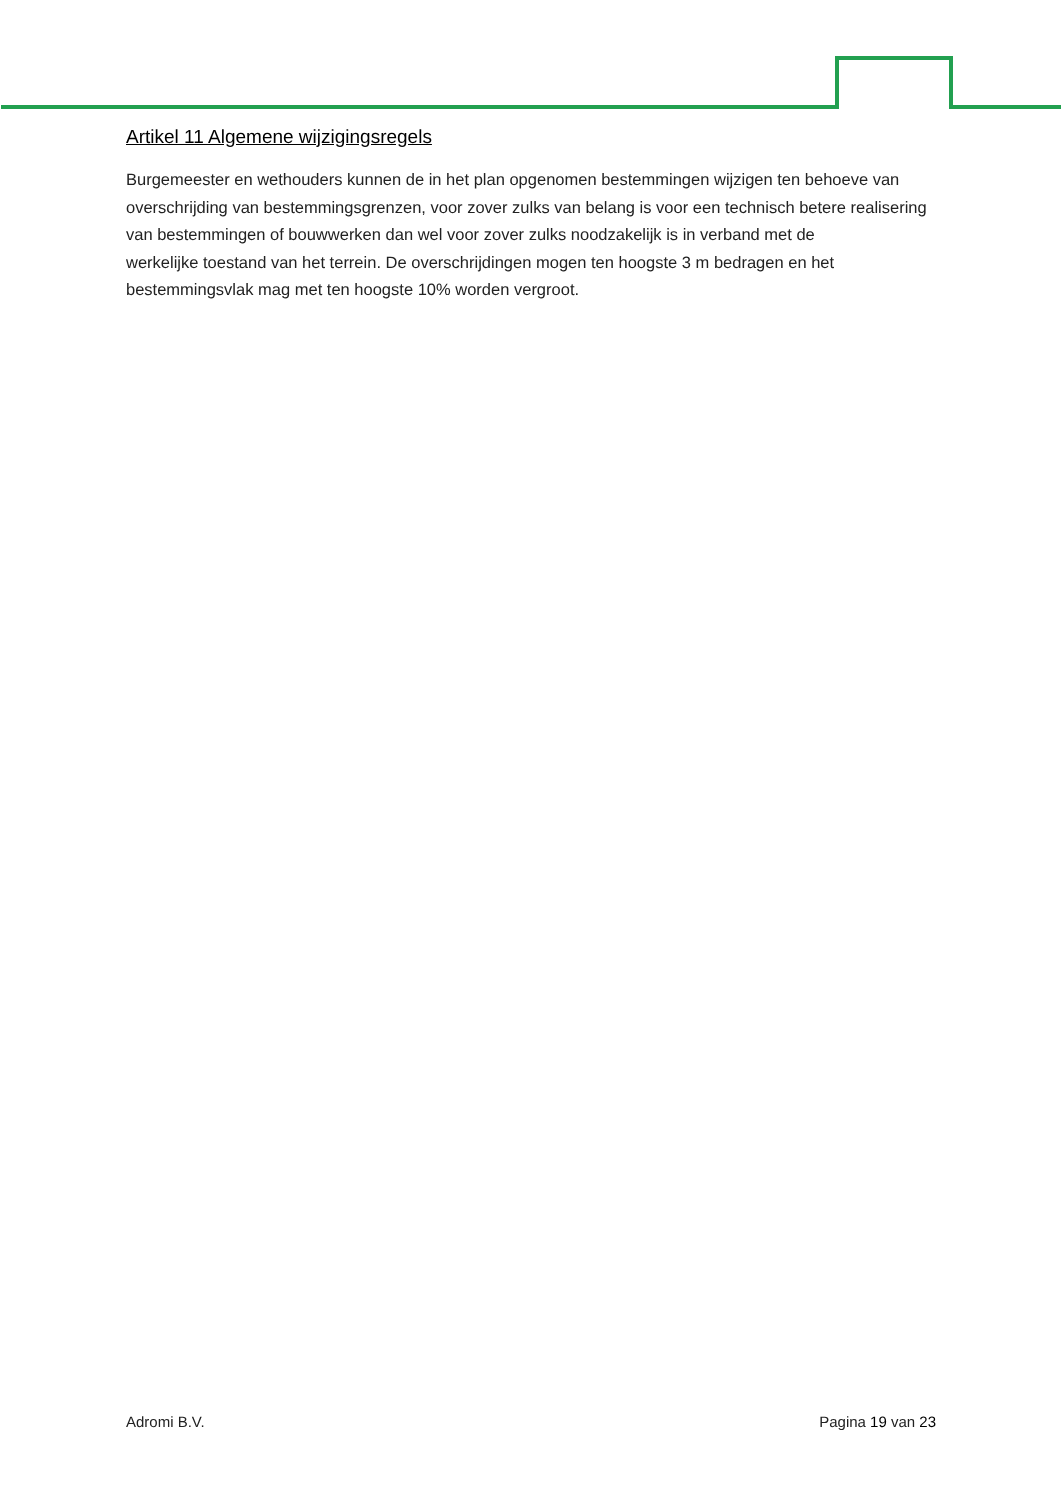Artikel 11 Algemene wijzigingsregels
Burgemeester en wethouders kunnen de in het plan opgenomen bestemmingen wijzigen ten behoeve van
overschrijding van bestemmingsgrenzen, voor zover zulks van belang is voor een technisch betere realisering van bestemmingen of bouwwerken dan wel voor zover zulks noodzakelijk is in verband met de
werkelijke toestand van het terrein. De overschrijdingen mogen ten hoogste 3 m bedragen en het bestemmingsvlak mag met ten hoogste 10% worden vergroot.
Adromi B.V. Pagina 19 van 23